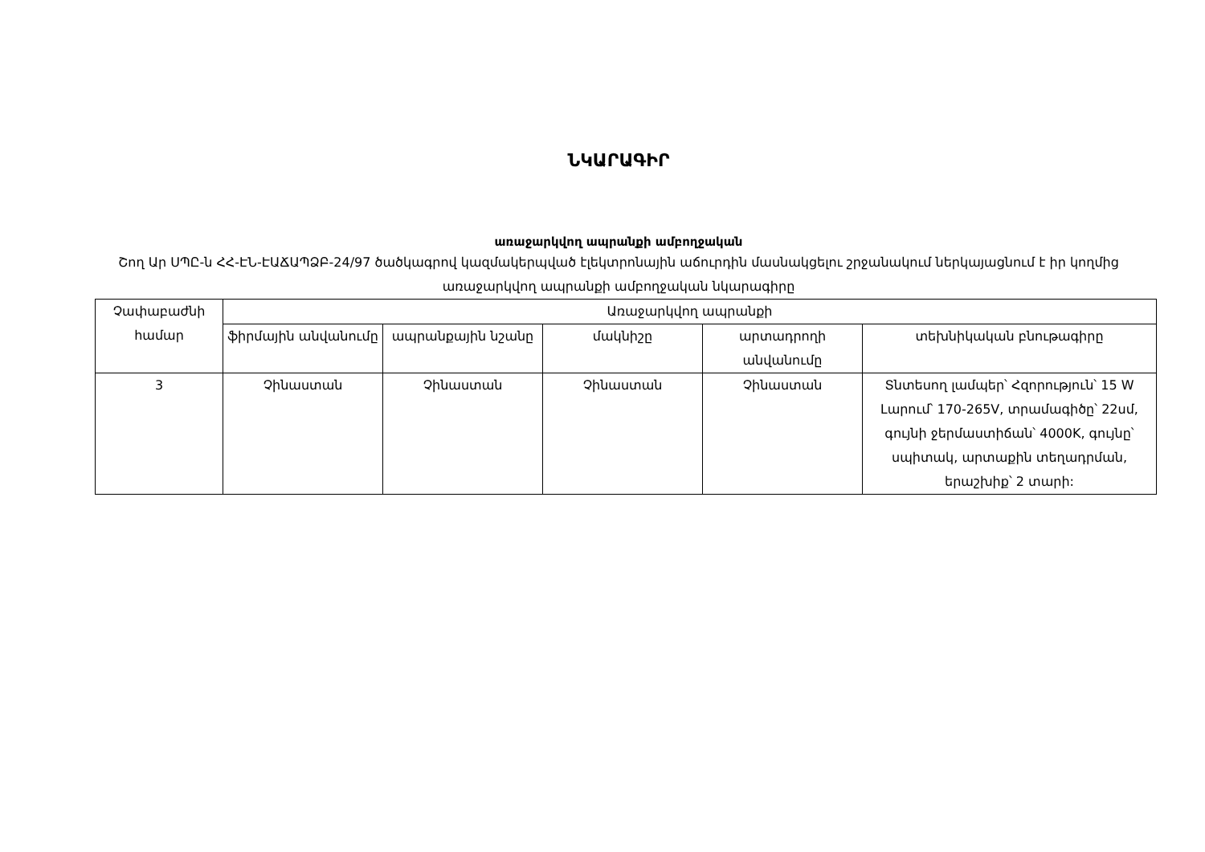ՆԿԱՐԱԳԻՐ
առաջարկվող ապրանքի ամբողջական
Շող Ար ՍՊԸ-ն ՀՀ-ԷՆ-ԷԱՃԱՊՁԲ-24/97 ծածկագրով կազմակերպված էլեկտրոնային աճուրդին մասնակցելու շրջանակում ներկայացնում է իր կողմից առաջարկվող ապրանքի ամբողջական նկարագիրը
| Չափաբաժնի համար | Առաջարկվող ապրանքի | | | | |
| --- | --- | --- | --- | --- | --- |
| | ֆիրմային անվանումը | ապրանքային նշանը | մակնիշը | արտադրողի անվանումը | տեխնիկական բնութագիրը |
| 3 | Չինաստան | Չինաստան | Չինաստան | Չինաստան | Տնտեսող լամպեր՝ Հզորություն՝ 15 W Լարում՝ 170-265V, տրամագիծը՝ 22սմ, գույնի ջերմաստիճան՝ 4000K, գույնը՝ սպիտակ, արտաքին տեղադրման, երաշխիք՝ 2 տարի: |